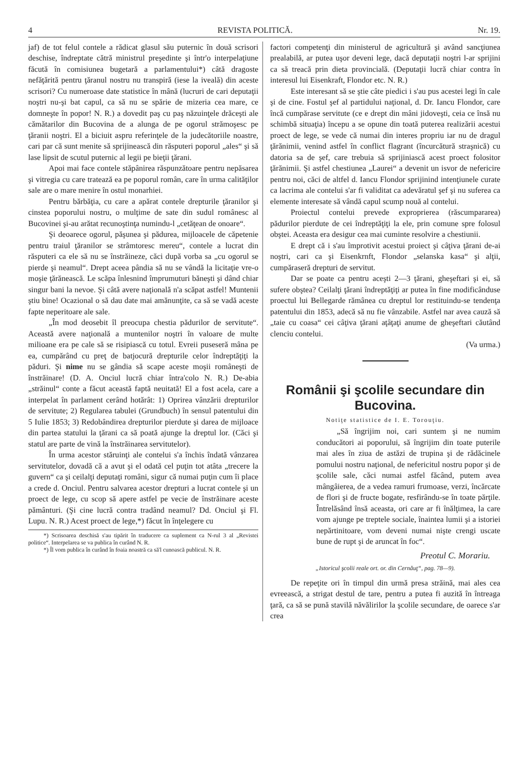4 REVISTA POLITICĂ. Nr. 19.
jaf) de tot felul contele a rădicat glasul său puternic în două scrisori deschise, îndreptate cătră ministrul preşedinte şi într'o interpelaţiune făcută în comisiunea bugetară a parlamentului*) câtă dragoste nefăţărită pentru ţăranul nostru nu transpiră (iese la iveală) din aceste scrisori? Cu numeroase date statistice în mână (lucruri de cari deputaţii noştri nu-şi bat capul, ca să nu se spărie de mizeria cea mare, ce domneşte în popor! N. R.) a dovedit paş cu paş năzuinţele drăceşti ale cămătarilor din Bucovina de a alunga de pe ogorul strămoşesc pe ţăranii noştri. El a biciuit aspru referinţele de la judecătoriile noastre, cari par că sunt menite să sprijinească din răsputeri poporul „ales“ şi să lase lipsit de scutul puternic al legii pe bieţii ţărani.
Apoi mai face contele stăpânirea răspunzătoare pentru nepăsarea şi vitregia cu care tratează ea pe poporul român, care în urma calităţilor sale are o mare menire în ostul monarhiei.
Pentru bărbăţia, cu care a apărat contele drepturile ţăranilor şi cinstea poporului nostru, o mulţime de sate din sudul românesc al Bucovinei şi-au arătat recunoştinţa numindu-l „cetăţean de onoare“.
Şi deoarece ogorul, păşunea şi pădurea, mijloacele de căpetenie pentru traiul ţăranilor se strâmtoresc mereu“, contele a lucrat din răsputeri ca ele să nu se înstrăineze, căci după vorba sa „cu ogorul se pierde şi neamul“. Drept aceea pândia să nu se vândă la licitaţie vre-o moşie ţărănească. Le scăpa înlesnind împrumuturi băneşti şi dând chiar singur bani la nevoe. Şi câtă avere naţională n'a scăpat astfel! Muntenii ştiu bine! Ocazional o să dau date mai amănunţite, ca să se vadă aceste fapte neperitoare ale sale.
„În mod deosebit îl preocupa chestia pădurilor de servitute“. Această avere naţională a muntenilor noştri în valoare de multe milioane era pe cale să se risipiască cu totul. Evreii puseseră mâna pe ea, cumpărând cu preţ de batjocură drepturile celor îndreptăţiţi la păduri. Şi nime nu se gândia să scape aceste moşii româneşti de înstrăinare! (D. A. Onciul lucră chiar întra'colo N. R.) De-abia „străinul“ conte a făcut această faptă neuitată! El a fost acela, care a interpelat în parlament cerând hotărât: 1) Oprirea vânzării drepturilor de servitute; 2) Regularea tabulei (Grundbuch) în sensul patentului din 5 Iulie 1853; 3) Redobândirea drepturilor pierdute şi darea de mijloace din partea statului la ţărani ca să poată ajunge la dreptul lor. (Căci şi statul are parte de vină la înstrăinarea servitutelor).
În urma acestor stăruinţi ale contelui s'a închis îndată vânzarea servitutelor, dovadă că a avut şi el odată cel puţin tot atâta „trecere la guvern“ ca şi ceilalţi deputaţi români, sigur că numai puţin cum îi place a crede d. Onciul. Pentru salvarea acestor drepturi a lucrat contele şi un proect de lege, cu scop să apere astfel pe vecie de înstrăinare aceste pământuri. (Şi cine lucră contra tradând neamul? Dd. Onciul şi Fl. Lupu. N. R.) Acest proect de lege,*) făcut în înţelegere cu
*) Scrisoarea deschisă s'au tipărit în traducere ca suplement ca N-rul 3 al „Revistei politice“. Interpelarea se va publica în curând N. R.
*) Îl vom publica în curând în foaia noastră ca să'l cunoască publicul. N. R.
factori competenţi din ministerul de agricultură şi având sancţiunea prealabilă, ar putea uşor deveni lege, dacă deputaţii noştri l-ar sprijini ca să treacă prin dieta provincială. (Deputaţii lucră chiar contra în interesul lui Eisenkraft, Flondor etc. N. R.)
Este interesant să se ştie câte piedici i s'au pus acestei legi în cale şi de cine. Fostul şef al partidului naţional, d. Dr. Iancu Flondor, care încă cumpărase servitute (ce e drept din mâni jidoveşti, ceia ce însă nu schimbă situaţia) începu a se opune din toată puterea realizării acestui proect de lege, se vede că numai din interes propriu iar nu de dragul ţărănimii, venind astfel în conflict flagrant (încurcătură straşnică) cu datoria sa de şef, care trebuia să sprijiniască acest proect folositor ţărănimii. Şi astfel chestiunea „Laurei“ a devenit un isvor de nefericire pentru noi, căci de altfel d. Iancu Flondor sprijinind intenţiunele curate ca lacrima ale contelui s'ar fi validitat ca adevăratul şef şi nu suferea ca elemente interesate să vândă capul scump nouă al contelui.
Proiectul contelui prevede exproprierea (răscumpararea) pădurilor pierdute de cei îndreptăţiţi la ele, prin comune spre folosul obştei. Aceasta era desigur cea mai cuminte resolvire a chestiunii.
E drept că i s'au împrotivit acestui proiect şi câţiva ţărani de-ai noştri, cari ca şi Eisenkrnft, Flondor „selanska kasa“ şi alţii, cumpăraseră drepturi de servitut.
Dar se poate ca pentru aceşti 2—3 ţărani, gheşeftari şi ei, să sufere obştea? Ceilalţi ţărani îndreptăţiţi ar putea în fine modificânduse proectul lui Bellegarde rămânea cu dreptul lor restituindu-se tendenţa patentului din 1853, adecă să nu fie vânzabile. Astfel nar avea cauză să „taie cu coasa“ cei câţiva ţărani aţâţaţi anume de gheşeftari căutând clenciu contelui.
(Va urma.)
Românii şi şcolile secundare din Bucovina.
Notiţe statistice de I. E. Torouţiu.
„Să îngrijim noi, cari suntem şi ne numim conducători ai poporului, să îngrijim din toate puterile mai ales în ziua de astăzi de trupina şi de rădăcinele pomului nostru naţional, de nefericitul nostru popor şi de şcolile sale, căci numai astfel făcând, putem avea mângâierea, de a vedea ramuri frumoase, verzi, încărcate de flori şi de fructe bogate, resfirându-se în toate părţile. Întrelăsând însă aceasta, ori care ar fi înălţimea, la care vom ajunge pe treptele sociale, înaintea lumii şi a istoriei nepărtinitoare, vom deveni numai nişte crengi uscate bune de rupt şi de aruncat în foc“.
Preotul C. Morariu.
„Istoricul şcolii reale ort. or. din Cernăuţ“, pag. 78—9).
De repeţite ori în timpul din urmă presa străină, mai ales cea evreească, a strigat destul de tare, pentru a putea fi auzită în întreaga ţară, ca să se pună stavilă năvălirilor la şcolile secundare, de oarece s'ar crea